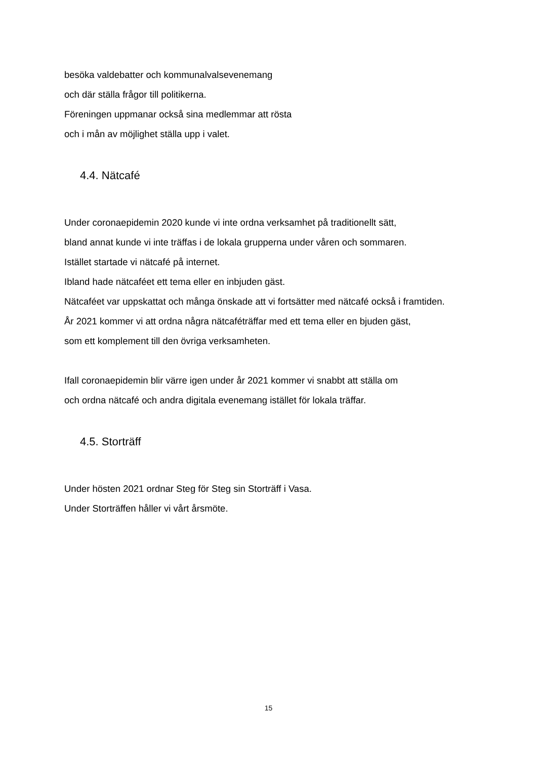besöka valdebatter och kommunalvalsevenemang
och där ställa frågor till politikerna.
Föreningen uppmanar också sina medlemmar att rösta
och i mån av möjlighet ställa upp i valet.
4.4. Nätcafé
Under coronaepidemin 2020 kunde vi inte ordna verksamhet på traditionellt sätt,
bland annat kunde vi inte träffas i de lokala grupperna under våren och sommaren.
Istället startade vi nätcafé på internet.
Ibland hade nätcaféet ett tema eller en inbjuden gäst.
Nätcaféet var uppskattat och många önskade att vi fortsätter med nätcafé också i framtiden.
År 2021 kommer vi att ordna några nätcaféträffar med ett tema eller en bjuden gäst,
som ett komplement till den övriga verksamheten.
Ifall coronaepidemin blir värre igen under år 2021 kommer vi snabbt att ställa om
och ordna nätcafé och andra digitala evenemang istället för lokala träffar.
4.5. Storträff
Under hösten 2021 ordnar Steg för Steg sin Storträff i Vasa.
Under Storträffen håller vi vårt årsmöte.
15